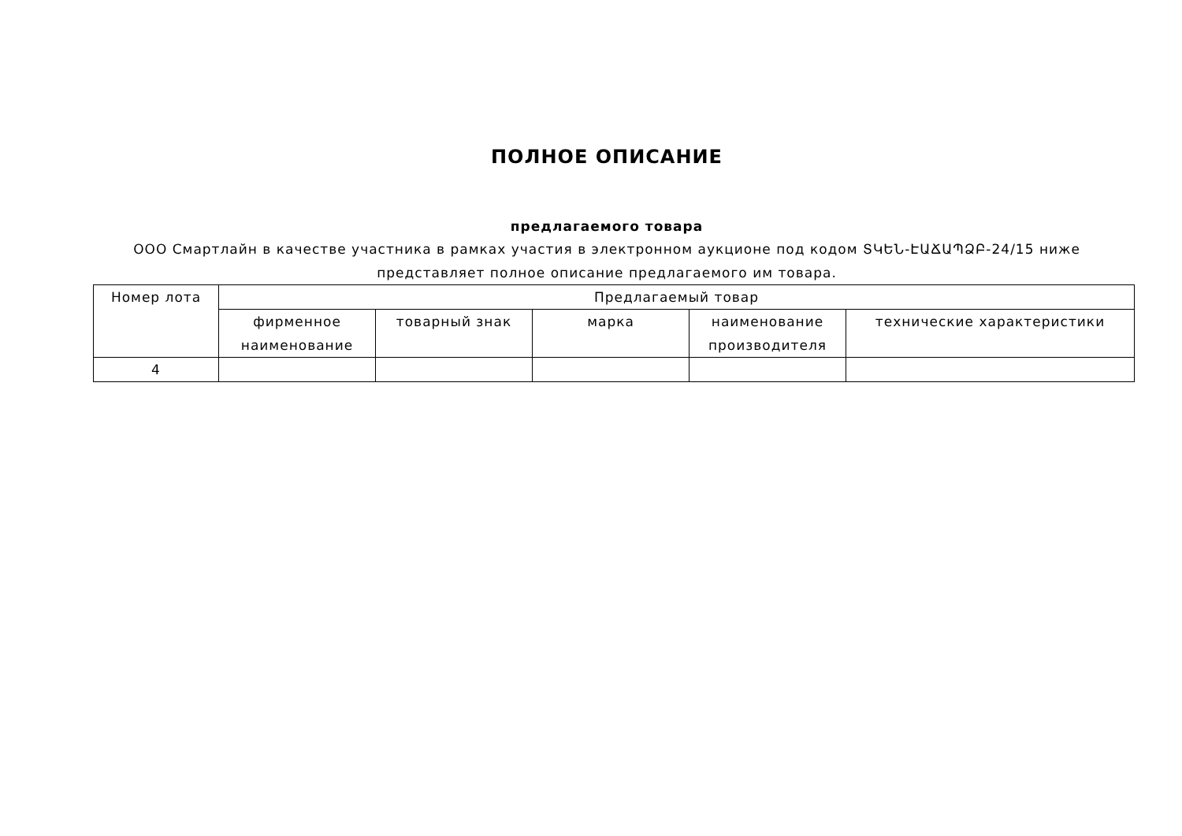ПОЛНОЕ ОПИСАНИЕ
предлагаемого товара
ООО Смартлайн в качестве участника в рамках участия в электронном аукционе под кодом ՏԿԵՆ-ԷԱՃԱՊՁԲ-24/15 ниже представляет полное описание предлагаемого им товара.
| Номер лота | Предлагаемый товар | | | | |
| --- | --- | --- | --- | --- | --- |
| | фирменное наименование | товарный знак | марка | наименование производителя | технические характеристики |
| 4 | | | | | |